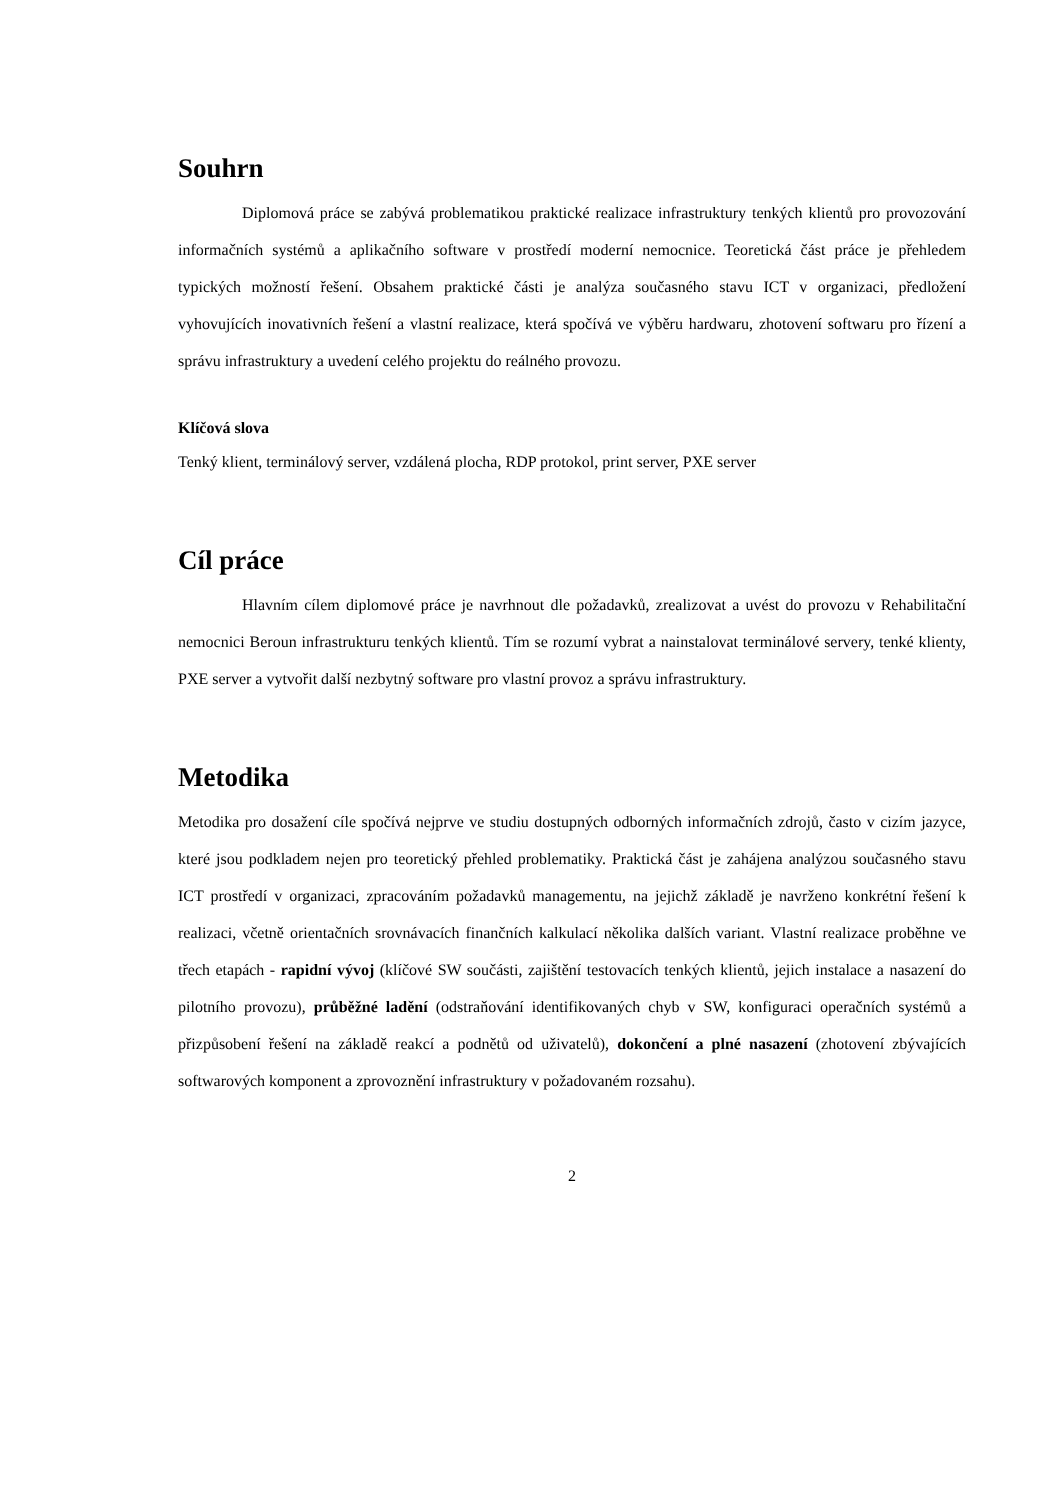Souhrn
Diplomová práce se zabývá problematikou praktické realizace infrastruktury tenkých klientů pro provozování informačních systémů a aplikačního software v prostředí moderní nemocnice. Teoretická část práce je přehledem typických možností řešení. Obsahem praktické části je analýza současného stavu ICT v organizaci, předložení vyhovujících inovativních řešení a vlastní realizace, která spočívá ve výběru hardwaru, zhotovení softwaru pro řízení a správu infrastruktury a uvedení celého projektu do reálného provozu.
Klíčová slova
Tenký klient, terminálový server, vzdálená plocha, RDP protokol, print server, PXE server
Cíl práce
Hlavním cílem diplomové práce je navrhnout dle požadavků, zrealizovat a uvést do provozu v Rehabilitační nemocnici Beroun infrastrukturu tenkých klientů. Tím se rozumí vybrat a nainstalovat terminálové servery, tenké klienty, PXE server a vytvořit další nezbytný software pro vlastní provoz a správu infrastruktury.
Metodika
Metodika pro dosažení cíle spočívá nejprve ve studiu dostupných odborných informačních zdrojů, často v cizím jazyce, které jsou podkladem nejen pro teoretický přehled problematiky. Praktická část je zahájena analýzou současného stavu ICT prostředí v organizaci, zpracováním požadavků managementu, na jejichž základě je navrženo konkrétní řešení k realizaci, včetně orientačních srovnávacích finančních kalkulací několika dalších variant. Vlastní realizace proběhne ve třech etapách - rapidní vývoj (klíčové SW součásti, zajištění testovacích tenkých klientů, jejich instalace a nasazení do pilotního provozu), průběžné ladění (odstraňování identifikovaných chyb v SW, konfiguraci operačních systémů a přizpůsobení řešení na základě reakcí a podnětů od uživatelů), dokončení a plné nasazení (zhotovení zbývajících softwarových komponent a zprovoznění infrastruktury v požadovaném rozsahu).
2